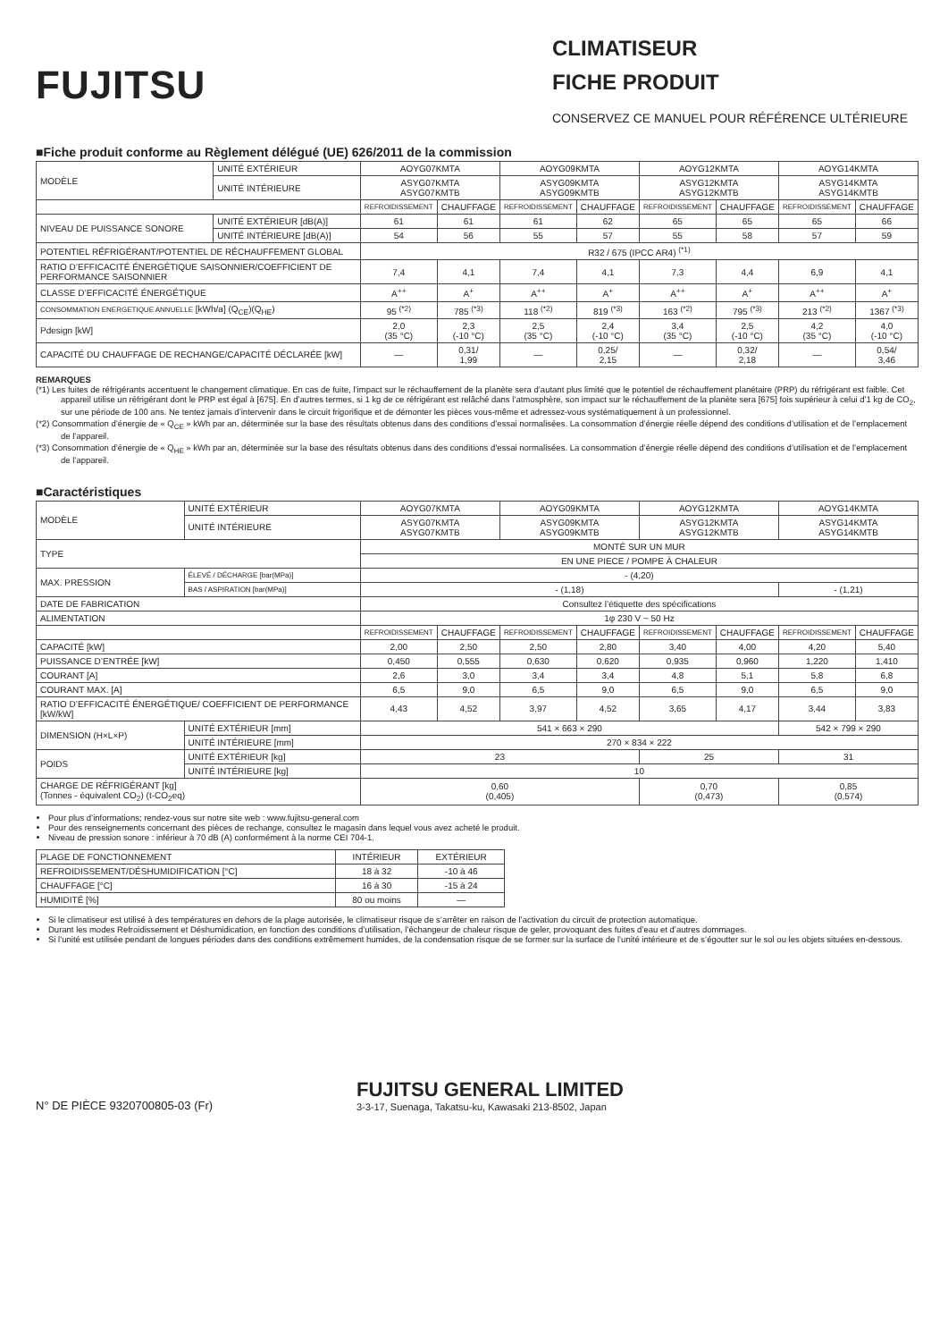FUJITSU
CLIMATISEUR
FICHE PRODUIT
CONSERVEZ CE MANUEL POUR RÉFÉRENCE ULTÉRIEURE
■Fiche produit conforme au Règlement délégué (UE) 626/2011 de la commission
| MODÈLE | UNITÉ EXTÉRIEUR | AOYG07KMTA | | AOYG09KMTA | | AOYG12KMTA | | AOYG14KMTA | |
| | UNITÉ INTÉRIEURE | ASYG07KMTA ASYG07KMTB | | ASYG09KMTA ASYG09KMTB | | ASYG12KMTA ASYG12KMTB | | ASYG14KMTA ASYG14KMTB | |
| | | REFROIDISSEMENT | CHAUFFAGE | REFROIDISSEMENT | CHAUFFAGE | REFROIDISSEMENT | CHAUFFAGE | REFROIDISSEMENT | CHAUFFAGE |
| NIVEAU DE PUISSANCE SONORE | UNITÉ EXTÉRIEUR [dB(A)] | 61 | 61 | 61 | 62 | 65 | 65 | 65 | 66 |
| | UNITÉ INTÉRIEURE [dB(A)] | 54 | 56 | 55 | 57 | 55 | 58 | 57 | 59 |
| POTENTIEL RÉFRIGÉRANT/POTENTIEL DE RÉCHAUFFEMENT GLOBAL | | R32 / 675 (IPCC AR4) <sup>(*1)</sup> | | | | | | | |
| RATIO D’EFFICACITÉ ÉNERGÉTIQUE SAISONNIER/COEFFICIENT DE PERFORMANCE SAISONNIER | | 7,4 | 4,1 | 7,4 | 4,1 | 7,3 | 4,4 | 6,9 | 4,1 |
| CLASSE D’EFFICACITÉ ÉNERGÉTIQUE | | A<sup>++</sup> | A<sup>+</sup> | A<sup>++</sup> | A<sup>+</sup> | A<sup>++</sup> | A<sup>+</sup> | A<sup>++</sup> | A<sup>+</sup> |
| CONSOMMATION ENERGETIQUE ANNUELLE [kWh/a] (Q<sub>CE</sub>)(Q<sub>HE</sub>) | | 95 <sup>(*2)</sup> | 785 <sup>(*3)</sup> | 118 <sup>(*2)</sup> | 819 <sup>(*3)</sup> | 163 <sup>(*2)</sup> | 795 <sup>(*3)</sup> | 213 <sup>(*2)</sup> | 1367 <sup>(*3)</sup> |
| Pdesign [kW] | | 2,0 (35 °C) | 2,3 (-10 °C) | 2,5 (35 °C) | 2,4 (-10 °C) | 3,4 (35 °C) | 2,5 (-10 °C) | 4,2 (35 °C) | 4,0 (-10 °C) |
| CAPACITÉ DU CHAUFFAGE DE RECHANGE/CAPACITÉ DÉCLARÉE [kW] | | — | 0,31/ 1,99 | — | 0,25/ 2,15 | — | 0,32/ 2,18 | — | 0,54/ 3,46 |
REMARQUES
(*1) Les fuites de réfrigérants accentuent le changement climatique. En cas de fuite, l’impact sur le réchauffement de la planète sera d’autant plus limité que le potentiel de réchauffement planétaire (PRP) du réfrigérant est faible. Cet appareil utilise un réfrigérant dont le PRP est égal à [675]. En d’autres termes, si 1 kg de ce réfrigérant est relâché dans l’atmosphère, son impact sur le réchauffement de la planète sera [675] fois supérieur à celui d’1 kg de CO<sub>2</sub>, sur une période de 100 ans. Ne tentez jamais d’intervenir dans le circuit frigorifique et de démonter les pièces vous-même et adressez-vous systématiquement à un professionnel.
(*2) Consommation d’énergie de « Q<sub>CE</sub> » kWh par an, déterminée sur la base des résultats obtenus dans des conditions d’essai normalisées. La consommation d’énergie réelle dépend des conditions d’utilisation et de l’emplacement de l’appareil.
(*3) Consommation d’énergie de « Q<sub>HE</sub> » kWh par an, déterminée sur la base des résultats obtenus dans des conditions d’essai normalisées. La consommation d’énergie réelle dépend des conditions d’utilisation et de l’emplacement de l’appareil.
■Caractéristiques
| MODÈLE | UNITÉ EXTÉRIEUR | AOYG07KMTA | | AOYG09KMTA | | AOYG12KMTA | | AOYG14KMTA | |
| | UNITÉ INTÉRIEURE | ASYG07KMTA ASYG07KMTB | | ASYG09KMTA ASYG09KMTB | | ASYG12KMTA ASYG12KMTB | | ASYG14KMTA ASYG14KMTB | |
| TYPE | | MONTÉ SUR UN MUR | | | | | | | |
| | | EN UNE PIECE / POMPE À CHALEUR | | | | | | | |
| MAX. PRESSION | ÉLEVÉ / DÉCHARGE [bar(MPa)] | - (4,20) | | | | | | | |
| | BAS / ASPIRATION [bar(MPa)] | - (1,18) | | | | | | - (1,21) | |
| DATE DE FABRICATION | | Consultez l’étiquette des spécifications | | | | | | | |
| ALIMENTATION | | 1φ 230 V ~ 50 Hz | | | | | | | |
| | | REFROIDISSEMENT | CHAUFFAGE | REFROIDISSEMENT | CHAUFFAGE | REFROIDISSEMENT | CHAUFFAGE | REFROIDISSEMENT | CHAUFFAGE |
| CAPACITÉ [kW] | | 2,00 | 2,50 | 2,50 | 2,80 | 3,40 | 4,00 | 4,20 | 5,40 |
| PUISSANCE D’ENTRÉE [kW] | | 0,450 | 0,555 | 0,630 | 0,620 | 0,935 | 0,960 | 1,220 | 1,410 |
| COURANT [A] | | 2,6 | 3,0 | 3,4 | 3,4 | 4,8 | 5,1 | 5,8 | 6,8 |
| COURANT MAX. [A] | | 6,5 | 9,0 | 6,5 | 9,0 | 6,5 | 9,0 | 6,5 | 9,0 |
| RATIO D’EFFICACITÉ ÉNERGÉTIQUE/ COEFFICIENT DE PERFORMANCE [kW/kW] | | 4,43 | 4,52 | 3,97 | 4,52 | 3,65 | 4,17 | 3,44 | 3,83 |
| DIMENSION (H×L×P) | UNITÉ EXTÉRIEUR [mm] | 541 × 663 × 290 | | | | | | 542 × 799 × 290 | |
| | UNITÉ INTÉRIEURE [mm] | 270 × 834 × 222 | | | | | | | |
| POIDS | UNITÉ EXTÉRIEUR [kg] | 23 | | | | 25 | | 31 | |
| | UNITÉ INTÉRIEURE [kg] | 10 | | | | | | | |
| CHARGE DE RÉFRIGÉRANT [kg] (Tonnes - équivalent CO<sub>2</sub>) (t-CO<sub>2</sub>eq) | | 0,60 (0,405) | | | | 0,70 (0,473) | | 0,85 (0,574) | |
Pour plus d’informations; rendez-vous sur notre site web : www.fujitsu-general.com
Pour des renseignements concernant des pièces de rechange, consultez le magasin dans lequel vous avez acheté le produit.
Niveau de pression sonore : inférieur à 70 dB (A) conformément à la norme CEI 704-1.
| PLAGE DE FONCTIONNEMENT | INTÉRIEUR | EXTÉRIEUR |
| REFROIDISSEMENT/DÉSHUMIDIFICATION [°C] | 18 à 32 | -10 à 46 |
| CHAUFFAGE [°C] | 16 à 30 | -15 à 24 |
| HUMIDITÉ [%] | 80 ou moins | — |
Si le climatiseur est utilisé à des températures en dehors de la plage autorisée, le climatiseur risque de s’arrêter en raison de l’activation du circuit de protection automatique.
Durant les modes Refroidissement et Déshumidication, en fonction des conditions d’utilisation, l’échangeur de chaleur risque de geler, provoquant des fuites d’eau et d’autres dommages.
Si l’unité est utilisée pendant de longues périodes dans des conditions extrêmement humides, de la condensation risque de se former sur la surface de l’unité intérieure et de s’égoutter sur le sol ou les objets situées en-dessous.
N° DE PIÈCE 9320700805-03 (Fr)
FUJITSU GENERAL LIMITED
3-3-17, Suenaga, Takatsu-ku, Kawasaki 213-8502, Japan